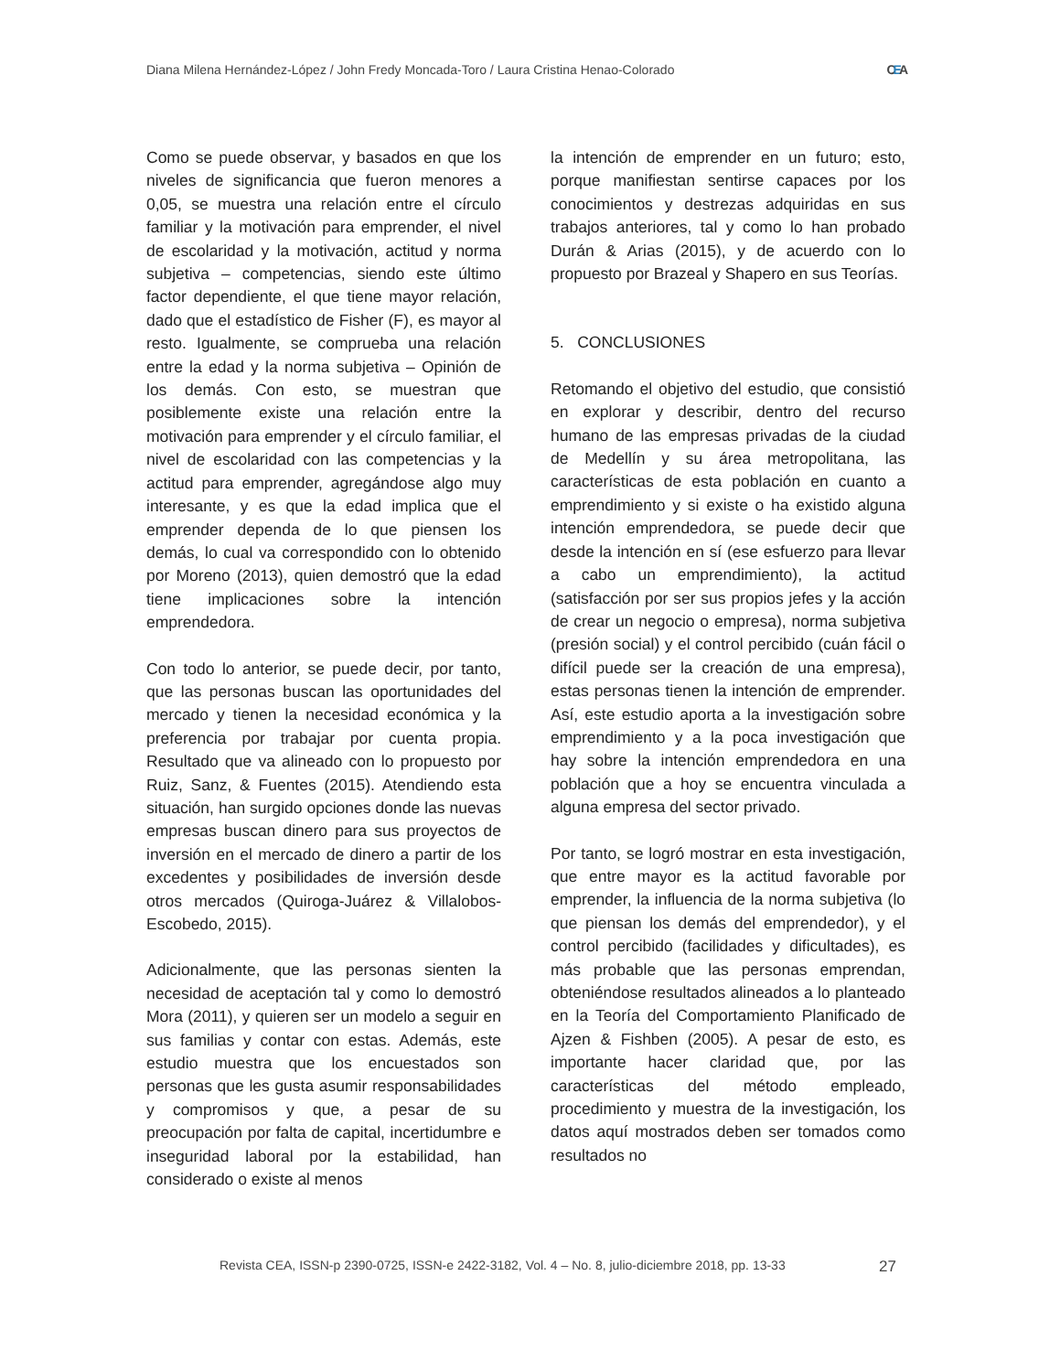Diana Milena Hernández-López / John Fredy Moncada-Toro / Laura Cristina Henao-Colorado CEA
Como se puede observar, y basados en que los niveles de significancia que fueron menores a 0,05, se muestra una relación entre el círculo familiar y la motivación para emprender, el nivel de escolaridad y la motivación, actitud y norma subjetiva – competencias, siendo este último factor dependiente, el que tiene mayor relación, dado que el estadístico de Fisher (F), es mayor al resto. Igualmente, se comprueba una relación entre la edad y la norma subjetiva – Opinión de los demás. Con esto, se muestran que posiblemente existe una relación entre la motivación para emprender y el círculo familiar, el nivel de escolaridad con las competencias y la actitud para emprender, agregándose algo muy interesante, y es que la edad implica que el emprender dependa de lo que piensen los demás, lo cual va correspondido con lo obtenido por Moreno (2013), quien demostró que la edad tiene implicaciones sobre la intención emprendedora.
Con todo lo anterior, se puede decir, por tanto, que las personas buscan las oportunidades del mercado y tienen la necesidad económica y la preferencia por trabajar por cuenta propia. Resultado que va alineado con lo propuesto por Ruiz, Sanz, & Fuentes (2015). Atendiendo esta situación, han surgido opciones donde las nuevas empresas buscan dinero para sus proyectos de inversión en el mercado de dinero a partir de los excedentes y posibilidades de inversión desde otros mercados (Quiroga-Juárez & Villalobos-Escobedo, 2015).
Adicionalmente, que las personas sienten la necesidad de aceptación tal y como lo demostró Mora (2011), y quieren ser un modelo a seguir en sus familias y contar con estas. Además, este estudio muestra que los encuestados son personas que les gusta asumir responsabilidades y compromisos y que, a pesar de su preocupación por falta de capital, incertidumbre e inseguridad laboral por la estabilidad, han considerado o existe al menos
la intención de emprender en un futuro; esto, porque manifiestan sentirse capaces por los conocimientos y destrezas adquiridas en sus trabajos anteriores, tal y como lo han probado Durán & Arias (2015), y de acuerdo con lo propuesto por Brazeal y Shapero en sus Teorías.
5. CONCLUSIONES
Retomando el objetivo del estudio, que consistió en explorar y describir, dentro del recurso humano de las empresas privadas de la ciudad de Medellín y su área metropolitana, las características de esta población en cuanto a emprendimiento y si existe o ha existido alguna intención emprendedora, se puede decir que desde la intención en sí (ese esfuerzo para llevar a cabo un emprendimiento), la actitud (satisfacción por ser sus propios jefes y la acción de crear un negocio o empresa), norma subjetiva (presión social) y el control percibido (cuán fácil o difícil puede ser la creación de una empresa), estas personas tienen la intención de emprender. Así, este estudio aporta a la investigación sobre emprendimiento y a la poca investigación que hay sobre la intención emprendedora en una población que a hoy se encuentra vinculada a alguna empresa del sector privado.
Por tanto, se logró mostrar en esta investigación, que entre mayor es la actitud favorable por emprender, la influencia de la norma subjetiva (lo que piensan los demás del emprendedor), y el control percibido (facilidades y dificultades), es más probable que las personas emprendan, obteniéndose resultados alineados a lo planteado en la Teoría del Comportamiento Planificado de Ajzen & Fishben (2005). A pesar de esto, es importante hacer claridad que, por las características del método empleado, procedimiento y muestra de la investigación, los datos aquí mostrados deben ser tomados como resultados no
Revista CEA, ISSN-p 2390-0725, ISSN-e 2422-3182, Vol. 4 – No. 8, julio-diciembre 2018, pp. 13-33 27